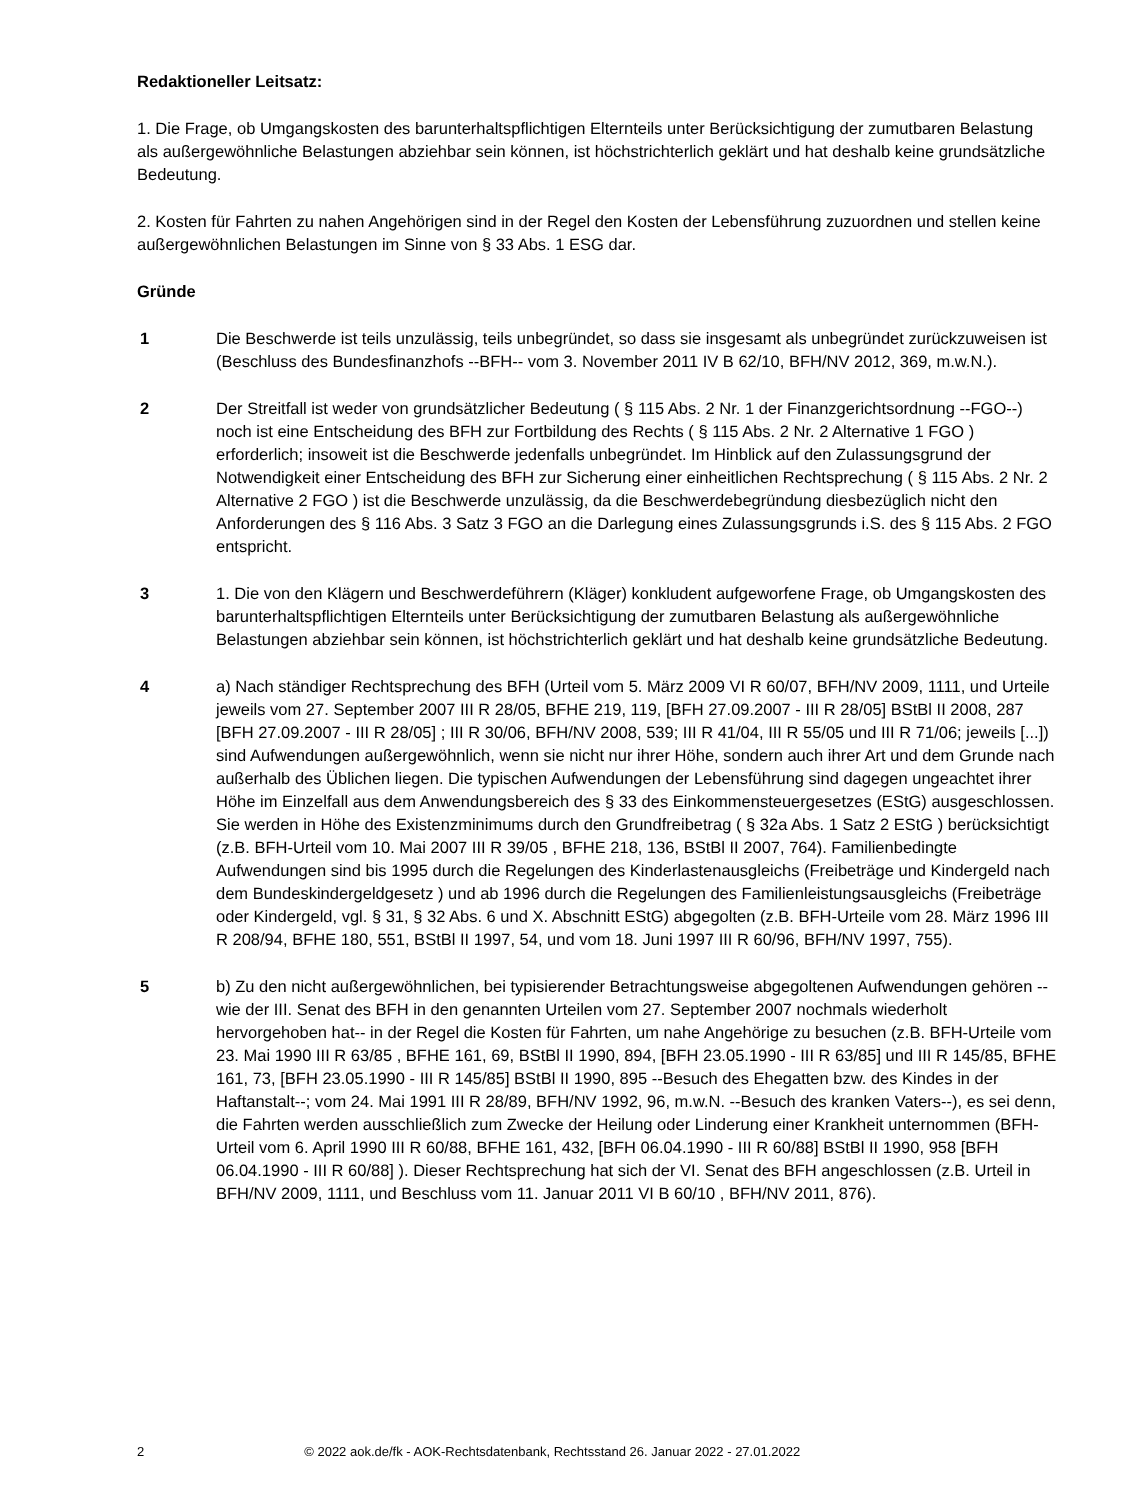Redaktioneller Leitsatz:
1. Die Frage, ob Umgangskosten des barunterhaltspflichtigen Elternteils unter Berücksichtigung der zumutbaren Belastung als außergewöhnliche Belastungen abziehbar sein können, ist höchstrichterlich geklärt und hat deshalb keine grundsätzliche Bedeutung.
2. Kosten für Fahrten zu nahen Angehörigen sind in der Regel den Kosten der Lebensführung zuzuordnen und stellen keine außergewöhnlichen Belastungen im Sinne von § 33 Abs. 1 ESG dar.
Gründe
1 Die Beschwerde ist teils unzulässig, teils unbegründet, so dass sie insgesamt als unbegründet zurückzuweisen ist (Beschluss des Bundesfinanzhofs --BFH-- vom 3. November 2011 IV B 62/10, BFH/NV 2012, 369, m.w.N.).
2 Der Streitfall ist weder von grundsätzlicher Bedeutung ( § 115 Abs. 2 Nr. 1 der Finanzgerichtsordnung --FGO--) noch ist eine Entscheidung des BFH zur Fortbildung des Rechts ( § 115 Abs. 2 Nr. 2 Alternative 1 FGO ) erforderlich; insoweit ist die Beschwerde jedenfalls unbegründet. Im Hinblick auf den Zulassungsgrund der Notwendigkeit einer Entscheidung des BFH zur Sicherung einer einheitlichen Rechtsprechung ( § 115 Abs. 2 Nr. 2 Alternative 2 FGO ) ist die Beschwerde unzulässig, da die Beschwerdebegründung diesbezüglich nicht den Anforderungen des § 116 Abs. 3 Satz 3 FGO an die Darlegung eines Zulassungsgrunds i.S. des § 115 Abs. 2 FGO entspricht.
3 1. Die von den Klägern und Beschwerdeführern (Kläger) konkludent aufgeworfene Frage, ob Umgangskosten des barunterhaltspflichtigen Elternteils unter Berücksichtigung der zumutbaren Belastung als außergewöhnliche Belastungen abziehbar sein können, ist höchstrichterlich geklärt und hat deshalb keine grundsätzliche Bedeutung.
4 a) Nach ständiger Rechtsprechung des BFH (Urteil vom 5. März 2009 VI R 60/07, BFH/NV 2009, 1111, und Urteile jeweils vom 27. September 2007 III R 28/05, BFHE 219, 119, [BFH 27.09.2007 - III R 28/05] BStBl II 2008, 287 [BFH 27.09.2007 - III R 28/05] ; III R 30/06, BFH/NV 2008, 539; III R 41/04, III R 55/05 und III R 71/06; jeweils [...]) sind Aufwendungen außergewöhnlich, wenn sie nicht nur ihrer Höhe, sondern auch ihrer Art und dem Grunde nach außerhalb des Üblichen liegen. Die typischen Aufwendungen der Lebensführung sind dagegen ungeachtet ihrer Höhe im Einzelfall aus dem Anwendungsbereich des § 33 des Einkommensteuergesetzes (EStG) ausgeschlossen. Sie werden in Höhe des Existenzminimums durch den Grundfreibetrag ( § 32a Abs. 1 Satz 2 EStG ) berücksichtigt (z.B. BFH-Urteil vom 10. Mai 2007 III R 39/05 , BFHE 218, 136, BStBl II 2007, 764). Familienbedingte Aufwendungen sind bis 1995 durch die Regelungen des Kinderlastenausgleichs (Freibeträge und Kindergeld nach dem Bundeskindergeldgesetz ) und ab 1996 durch die Regelungen des Familienleistungsausgleichs (Freibeträge oder Kindergeld, vgl. § 31, § 32 Abs. 6 und X. Abschnitt EStG) abgegolten (z.B. BFH-Urteile vom 28. März 1996 III R 208/94, BFHE 180, 551, BStBl II 1997, 54, und vom 18. Juni 1997 III R 60/96, BFH/NV 1997, 755).
5 b) Zu den nicht außergewöhnlichen, bei typisierender Betrachtungsweise abgegoltenen Aufwendungen gehören --wie der III. Senat des BFH in den genannten Urteilen vom 27. September 2007 nochmals wiederholt hervorgehoben hat-- in der Regel die Kosten für Fahrten, um nahe Angehörige zu besuchen (z.B. BFH-Urteile vom 23. Mai 1990 III R 63/85 , BFHE 161, 69, BStBl II 1990, 894, [BFH 23.05.1990 - III R 63/85] und III R 145/85, BFHE 161, 73, [BFH 23.05.1990 - III R 145/85] BStBl II 1990, 895 --Besuch des Ehegatten bzw. des Kindes in der Haftanstalt--; vom 24. Mai 1991 III R 28/89, BFH/NV 1992, 96, m.w.N. --Besuch des kranken Vaters--), es sei denn, die Fahrten werden ausschließlich zum Zwecke der Heilung oder Linderung einer Krankheit unternommen (BFH-Urteil vom 6. April 1990 III R 60/88, BFHE 161, 432, [BFH 06.04.1990 - III R 60/88] BStBl II 1990, 958 [BFH 06.04.1990 - III R 60/88] ). Dieser Rechtsprechung hat sich der VI. Senat des BFH angeschlossen (z.B. Urteil in BFH/NV 2009, 1111, und Beschluss vom 11. Januar 2011 VI B 60/10 , BFH/NV 2011, 876).
2 © 2022 aok.de/fk - AOK-Rechtsdatenbank, Rechtsstand 26. Januar 2022 - 27.01.2022